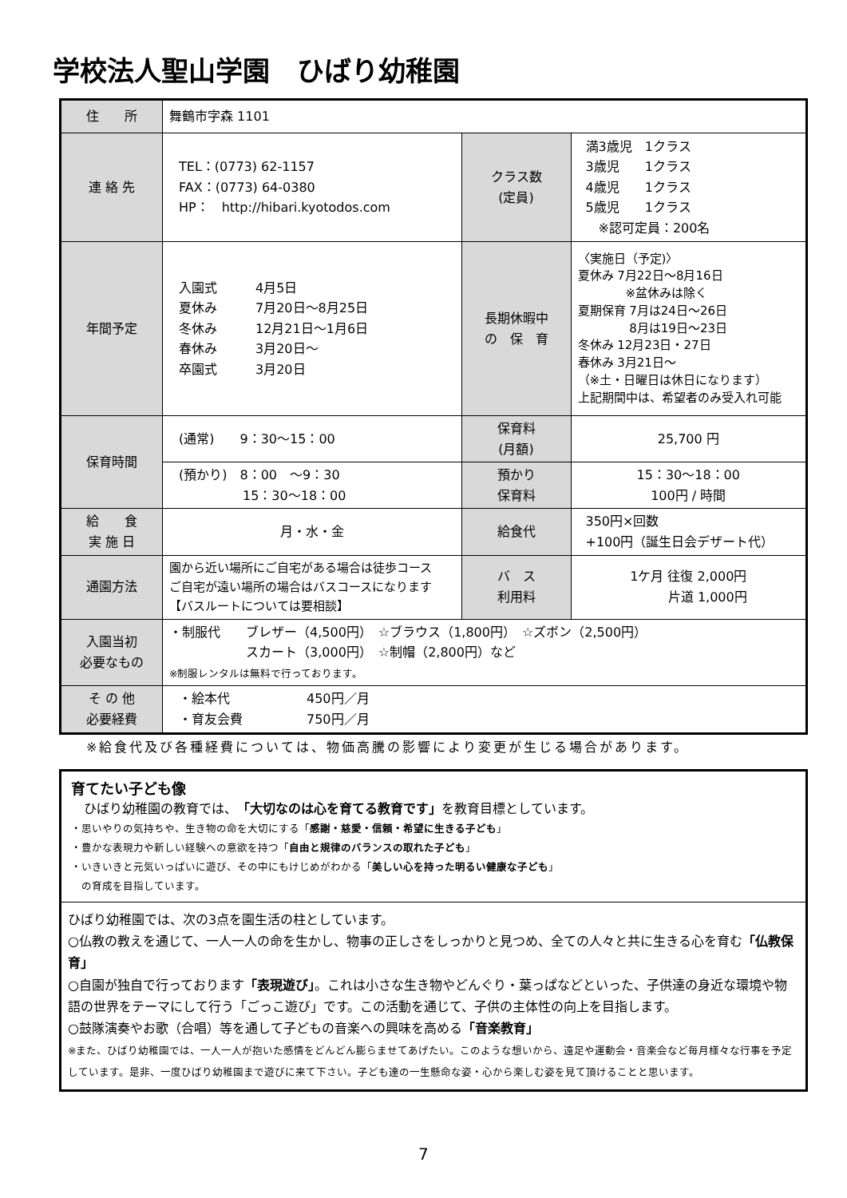学校法人聖山学園　ひばり幼稚園
| 住 所 | 舞鶴市字森 1101 | | |
| 連 絡 先 | TEL：(0773) 62-1157 FAX：(0773) 64-0380 HP： http://hibari.kyotodos.com | クラス数 (定員) | 満3歳児 1クラス 3歳児 1クラス 4歳児 1クラス 5歳児 1クラス ※認可定員：200名 |
| 年間予定 | 入園式 4月5日 夏休み 7月20日～8月25日 冬休み 12月21日～1月6日 春休み 3月20日～ 卒園式 3月20日 | 長期休暇中 の 保 育 | 〈実施日（予定)〉 夏休み 7月22日～8月16日 ※盆休みは除く 夏期保育 7月は24日～26日 8月は19日～23日 冬休み 12月23日・27日 春休み 3月21日～ （※土・日曜日は休日になります） 上記期間中は、希望者のみ受入れ可能 |
| 保育時間 | (通常) 9：30～15：00 | 保育料 (月額) | 25,700 円 |
| | (預かり) 8：00 ～9：30 15：30～18：00 | 預かり 保育料 | 15：30～18：00 100円 / 時間 |
| 給 食 実 施 日 | 月・水・金 | 給食代 | 350円×回数 +100円（誕生日会デザート代） |
| 通園方法 | 園から近い場所にご自宅がある場合は徒歩コース ご自宅が遠い場所の場合はバスコースになります 【バスルートについては要相談】 | バ ス 利用料 | 1ケ月 往復 2,000円 片道 1,000円 |
| 入園当初 必要なもの | ・制服代 ブレザー（4,500円） ☆ブラウス（1,800円） ☆ズボン（2,500円） スカート（3,000円） ☆制帽（2,800円）など ※制服レンタルは無料で行っております。 | | |
| そ の 他 必要経費 | ・絵本代 450円／月 ・育友会費 750円／月 | | |
※給食代及び各種経費については、物価高騰の影響により変更が生じる場合があります。
育てたい子ども像
　ひばり幼稚園の教育では、「大切なのは心を育てる教育です」を教育目標としています。
・思いやりの気持ちや、生き物の命を大切にする「感謝・慈愛・信頼・希望に生きる子ども」
・豊かな表現力や新しい経験への意欲を持つ「自由と規律のバランスの取れた子ども」
・いきいきと元気いっぱいに遊び、その中にもけじめがわかる「美しい心を持った明るい健康な子ども」
　の育成を目指しています。
ひばり幼稚園では、次の3点を園生活の柱としています。
○仏教の教えを通じて、一人一人の命を生かし、物事の正しさをしっかりと見つめ、全ての人々と共に生きる心を育む「仏教保育」
○自園が独自で行っております「表現遊び」。これは小さな生き物やどんぐり・葉っぱなどといった、子供達の身近な環境や物語の世界をテーマにして行う「ごっこ遊び」です。この活動を通じて、子供の主体性の向上を目指します。
○鼓隊演奏やお歌（合唱）等を通して子どもの音楽への興味を高める「音楽教育」
※また、ひばり幼稚園では、一人一人が抱いた感情をどんどん膨らませてあげたい。このような想いから、遠足や運動会・音楽会など毎月様々な行事を予定しています。是非、一度ひばり幼稚園まで遊びに来て下さい。子ども達の一生懸命な姿・心から楽しむ姿を見て頂けることと思います。
7